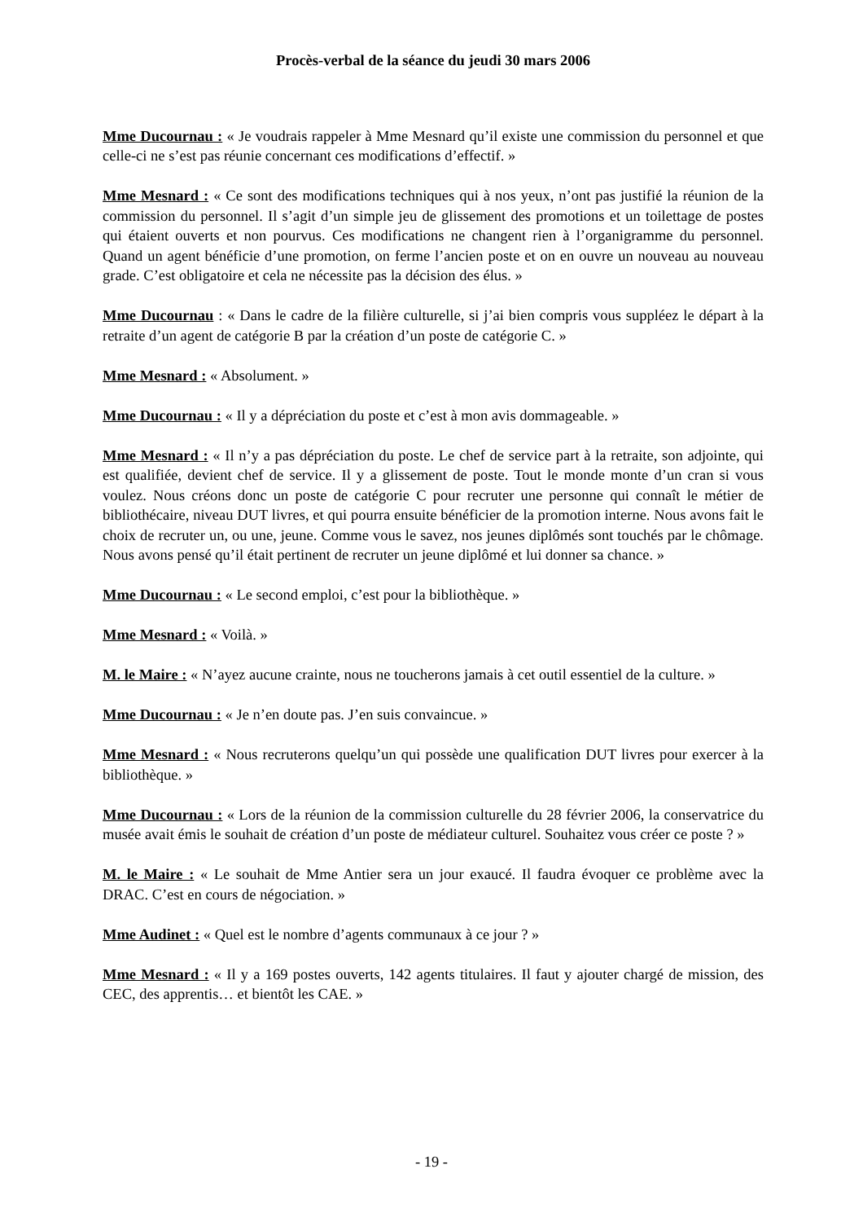Procès-verbal de la séance du jeudi 30 mars 2006
Mme Ducournau : « Je voudrais rappeler à Mme Mesnard qu’il existe une commission du personnel et que celle-ci ne s’est pas réunie concernant ces modifications d’effectif. »
Mme Mesnard : « Ce sont des modifications techniques qui à nos yeux, n’ont pas justifié la réunion de la commission du personnel. Il s’agit d’un simple jeu de glissement des promotions et un toilettage de postes qui étaient ouverts et non pourvus. Ces modifications ne changent rien à l’organigramme du personnel. Quand un agent bénéficie d’une promotion, on ferme l’ancien poste et on en ouvre un nouveau au nouveau grade. C’est obligatoire et cela ne nécessite pas la décision des élus. »
Mme Ducournau : « Dans le cadre de la filière culturelle, si j’ai bien compris vous suppléez le départ à la retraite d’un agent de catégorie B par la création d’un poste de catégorie C. »
Mme Mesnard : « Absolument. »
Mme Ducournau : « Il y a dépréciation du poste et c’est à mon avis dommageable. »
Mme Mesnard : « Il n’y a pas dépréciation du poste. Le chef de service part à la retraite, son adjointe, qui est qualifiée, devient chef de service. Il y a glissement de poste. Tout le monde monte d’un cran si vous voulez. Nous créons donc un poste de catégorie C pour recruter une personne qui connaît le métier de bibliothécaire, niveau DUT livres, et qui pourra ensuite bénéficier de la promotion interne. Nous avons fait le choix de recruter un, ou une, jeune. Comme vous le savez, nos jeunes diplômés sont touchés par le chômage. Nous avons pensé qu’il était pertinent de recruter un jeune diplômé et lui donner sa chance. »
Mme Ducournau : « Le second emploi, c’est pour la bibliothèque. »
Mme Mesnard : « Voilà. »
M. le Maire : « N’ayez aucune crainte, nous ne toucherons jamais à cet outil essentiel de la culture. »
Mme Ducournau : « Je n’en doute pas. J’en suis convaincue. »
Mme Mesnard : « Nous recruterons quelqu’un qui possède une qualification DUT livres pour exercer à la bibliothèque. »
Mme Ducournau : « Lors de la réunion de la commission culturelle du 28 février 2006, la conservatrice du musée avait émis le souhait de création d’un poste de médiateur culturel. Souhaitez vous créer ce poste ? »
M. le Maire : « Le souhait de Mme Antier sera un jour exaucé. Il faudra évoquer ce problème avec la DRAC. C’est en cours de négociation. »
Mme Audinet : « Quel est le nombre d’agents communaux à ce jour ? »
Mme Mesnard : « Il y a 169 postes ouverts, 142 agents titulaires. Il faut y ajouter chargé de mission, des CEC, des apprentis… et bientôt les CAE. »
- 19 -